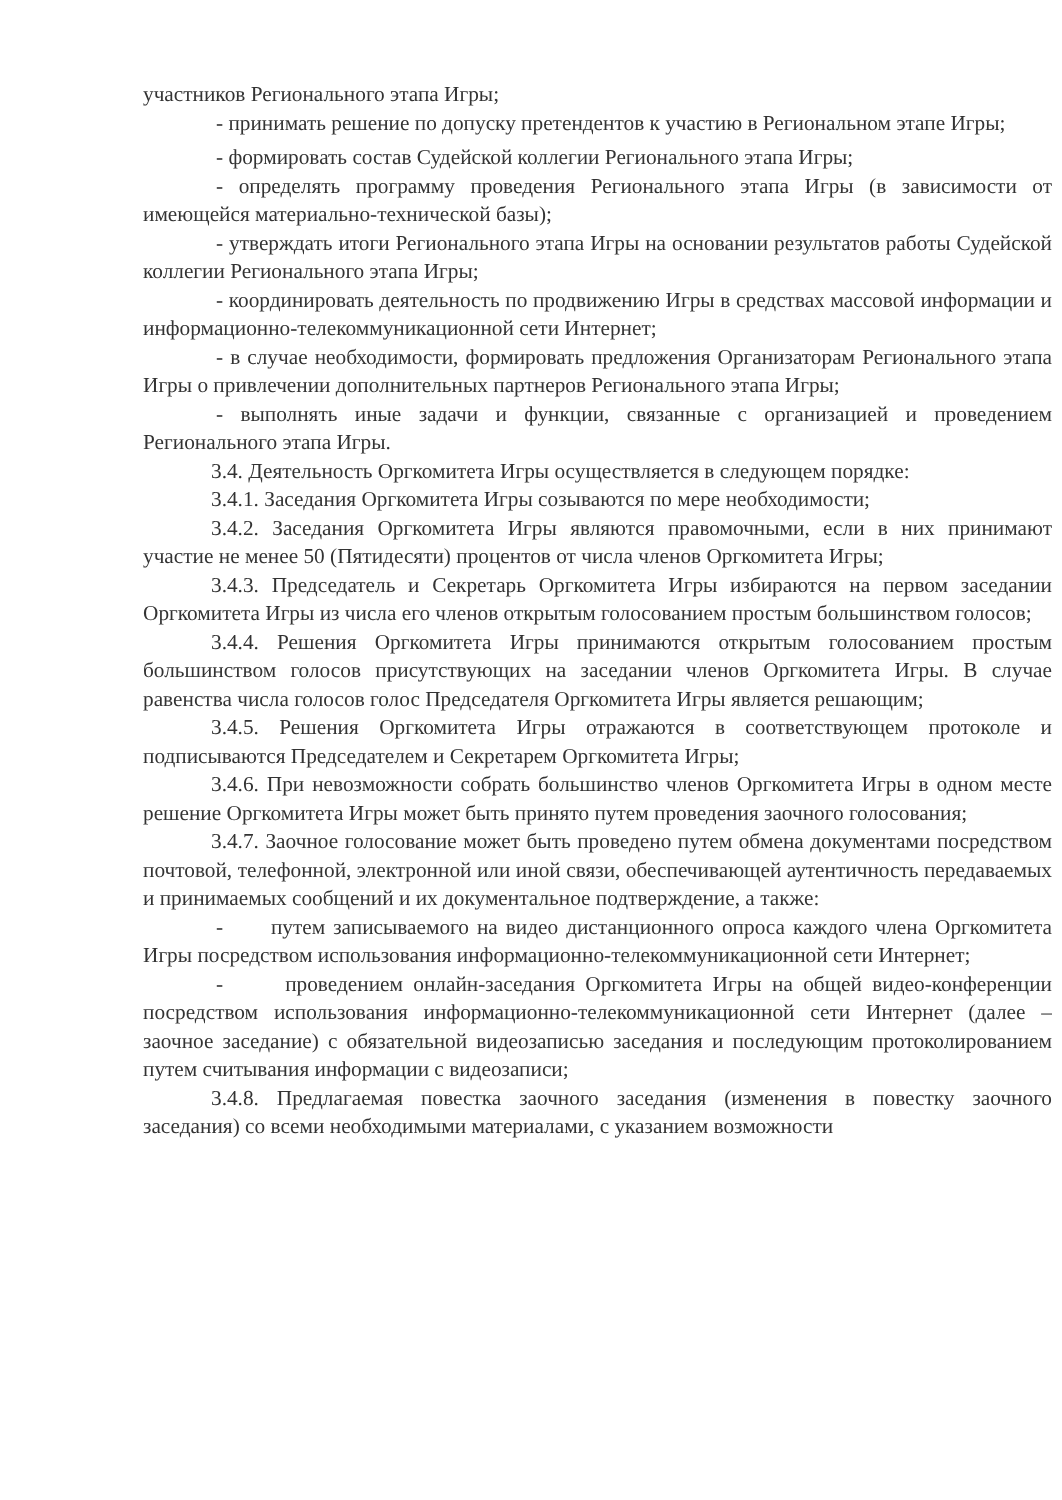участников Регионального этапа Игры;
- принимать решение по допуску претендентов к участию в Региональном этапе Игры;
- формировать состав Судейской коллегии Регионального этапа Игры;
- определять программу проведения Регионального этапа Игры (в зависимости от имеющейся материально-технической базы);
- утверждать итоги Регионального этапа Игры на основании результатов работы Судейской коллегии Регионального этапа Игры;
- координировать деятельность по продвижению Игры в средствах массовой информации и информационно-телекоммуникационной сети Интернет;
- в случае необходимости, формировать предложения Организаторам Регионального этапа Игры о привлечении дополнительных партнеров Регионального этапа Игры;
- выполнять иные задачи и функции, связанные с организацией и проведением Регионального этапа Игры.
3.4. Деятельность Оргкомитета Игры осуществляется в следующем порядке:
3.4.1. Заседания Оргкомитета Игры созываются по мере необходимости;
3.4.2. Заседания Оргкомитета Игры являются правомочными, если в них принимают участие не менее 50 (Пятидесяти) процентов от числа членов Оргкомитета Игры;
3.4.3. Председатель и Секретарь Оргкомитета Игры избираются на первом заседании Оргкомитета Игры из числа его членов открытым голосованием простым большинством голосов;
3.4.4. Решения Оргкомитета Игры принимаются открытым голосованием простым большинством голосов присутствующих на заседании членов Оргкомитета Игры. В случае равенства числа голосов голос Председателя Оргкомитета Игры является решающим;
3.4.5. Решения Оргкомитета Игры отражаются в соответствующем протоколе и подписываются Председателем и Секретарем Оргкомитета Игры;
3.4.6. При невозможности собрать большинство членов Оргкомитета Игры в одном месте решение Оргкомитета Игры может быть принято путем проведения заочного голосования;
3.4.7. Заочное голосование может быть проведено путем обмена документами посредством почтовой, телефонной, электронной или иной связи, обеспечивающей аутентичность передаваемых и принимаемых сообщений и их документальное подтверждение, а также:
- путем записываемого на видео дистанционного опроса каждого члена Оргкомитета Игры посредством использования информационно-телекоммуникационной сети Интернет;
- проведением онлайн-заседания Оргкомитета Игры на общей видео-конференции посредством использования информационно-телекоммуникационной сети Интернет (далее – заочное заседание) с обязательной видеозаписью заседания и последующим протоколированием путем считывания информации с видеозаписи;
3.4.8. Предлагаемая повестка заочного заседания (изменения в повестку заочного заседания) со всеми необходимыми материалами, с указанием возможности